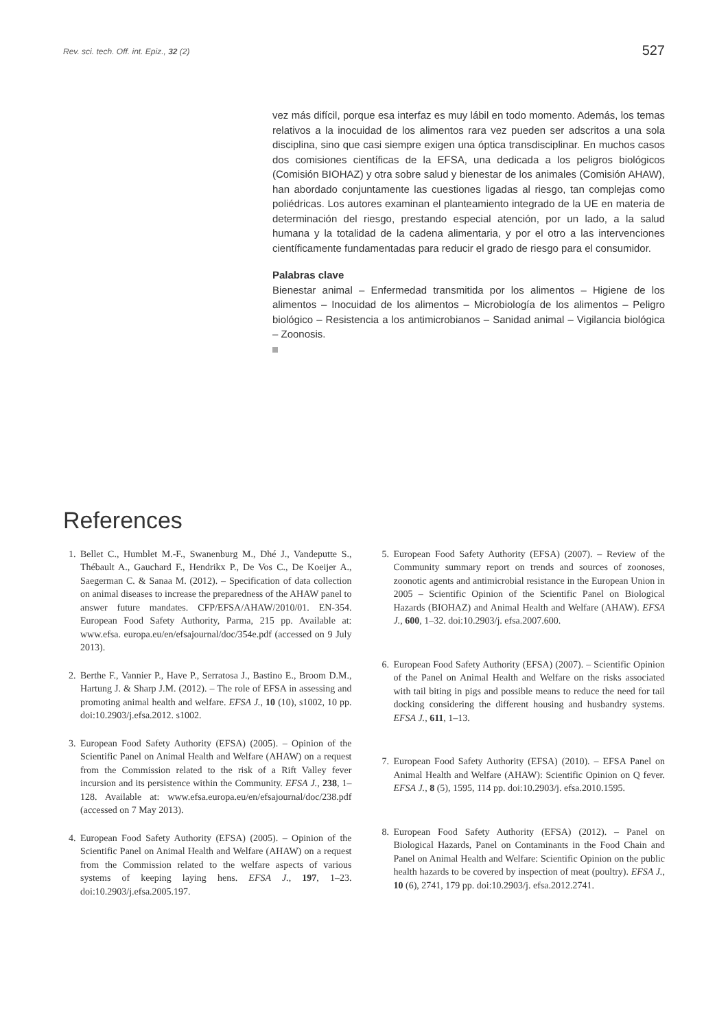Rev. sci. tech. Off. int. Epiz., 32 (2)
527
vez más difícil, porque esa interfaz es muy lábil en todo momento. Además, los temas relativos a la inocuidad de los alimentos rara vez pueden ser adscritos a una sola disciplina, sino que casi siempre exigen una óptica transdisciplinar. En muchos casos dos comisiones científicas de la EFSA, una dedicada a los peligros biológicos (Comisión BIOHAZ) y otra sobre salud y bienestar de los animales (Comisión AHAW), han abordado conjuntamente las cuestiones ligadas al riesgo, tan complejas como poliédricas. Los autores examinan el planteamiento integrado de la UE en materia de determinación del riesgo, prestando especial atención, por un lado, a la salud humana y la totalidad de la cadena alimentaria, y por el otro a las intervenciones científicamente fundamentadas para reducir el grado de riesgo para el consumidor.
Palabras clave
Bienestar animal – Enfermedad transmitida por los alimentos – Higiene de los alimentos – Inocuidad de los alimentos – Microbiología de los alimentos – Peligro biológico – Resistencia a los antimicrobianos – Sanidad animal – Vigilancia biológica – Zoonosis.
References
1. Bellet C., Humblet M.-F., Swanenburg M., Dhé J., Vandeputte S., Thébault A., Gauchard F., Hendrikx P., De Vos C., De Koeijer A., Saegerman C. & Sanaa M. (2012). – Specification of data collection on animal diseases to increase the preparedness of the AHAW panel to answer future mandates. CFP/EFSA/AHAW/2010/01. EN-354. European Food Safety Authority, Parma, 215 pp. Available at: www.efsa. europa.eu/en/efsajournal/doc/354e.pdf (accessed on 9 July 2013).
2. Berthe F., Vannier P., Have P., Serratosa J., Bastino E., Broom D.M., Hartung J. & Sharp J.M. (2012). – The role of EFSA in assessing and promoting animal health and welfare. EFSA J., 10 (10), s1002, 10 pp. doi:10.2903/j.efsa.2012. s1002.
3. European Food Safety Authority (EFSA) (2005). – Opinion of the Scientific Panel on Animal Health and Welfare (AHAW) on a request from the Commission related to the risk of a Rift Valley fever incursion and its persistence within the Community. EFSA J., 238, 1–128. Available at: www.efsa.europa.eu/en/efsajournal/doc/238.pdf (accessed on 7 May 2013).
4. European Food Safety Authority (EFSA) (2005). – Opinion of the Scientific Panel on Animal Health and Welfare (AHAW) on a request from the Commission related to the welfare aspects of various systems of keeping laying hens. EFSA J., 197, 1–23. doi:10.2903/j.efsa.2005.197.
5. European Food Safety Authority (EFSA) (2007). – Review of the Community summary report on trends and sources of zoonoses, zoonotic agents and antimicrobial resistance in the European Union in 2005 – Scientific Opinion of the Scientific Panel on Biological Hazards (BIOHAZ) and Animal Health and Welfare (AHAW). EFSA J., 600, 1–32. doi:10.2903/j. efsa.2007.600.
6. European Food Safety Authority (EFSA) (2007). – Scientific Opinion of the Panel on Animal Health and Welfare on the risks associated with tail biting in pigs and possible means to reduce the need for tail docking considering the different housing and husbandry systems. EFSA J., 611, 1–13.
7. European Food Safety Authority (EFSA) (2010). – EFSA Panel on Animal Health and Welfare (AHAW): Scientific Opinion on Q fever. EFSA J., 8 (5), 1595, 114 pp. doi:10.2903/j. efsa.2010.1595.
8. European Food Safety Authority (EFSA) (2012). – Panel on Biological Hazards, Panel on Contaminants in the Food Chain and Panel on Animal Health and Welfare: Scientific Opinion on the public health hazards to be covered by inspection of meat (poultry). EFSA J., 10 (6), 2741, 179 pp. doi:10.2903/j. efsa.2012.2741.